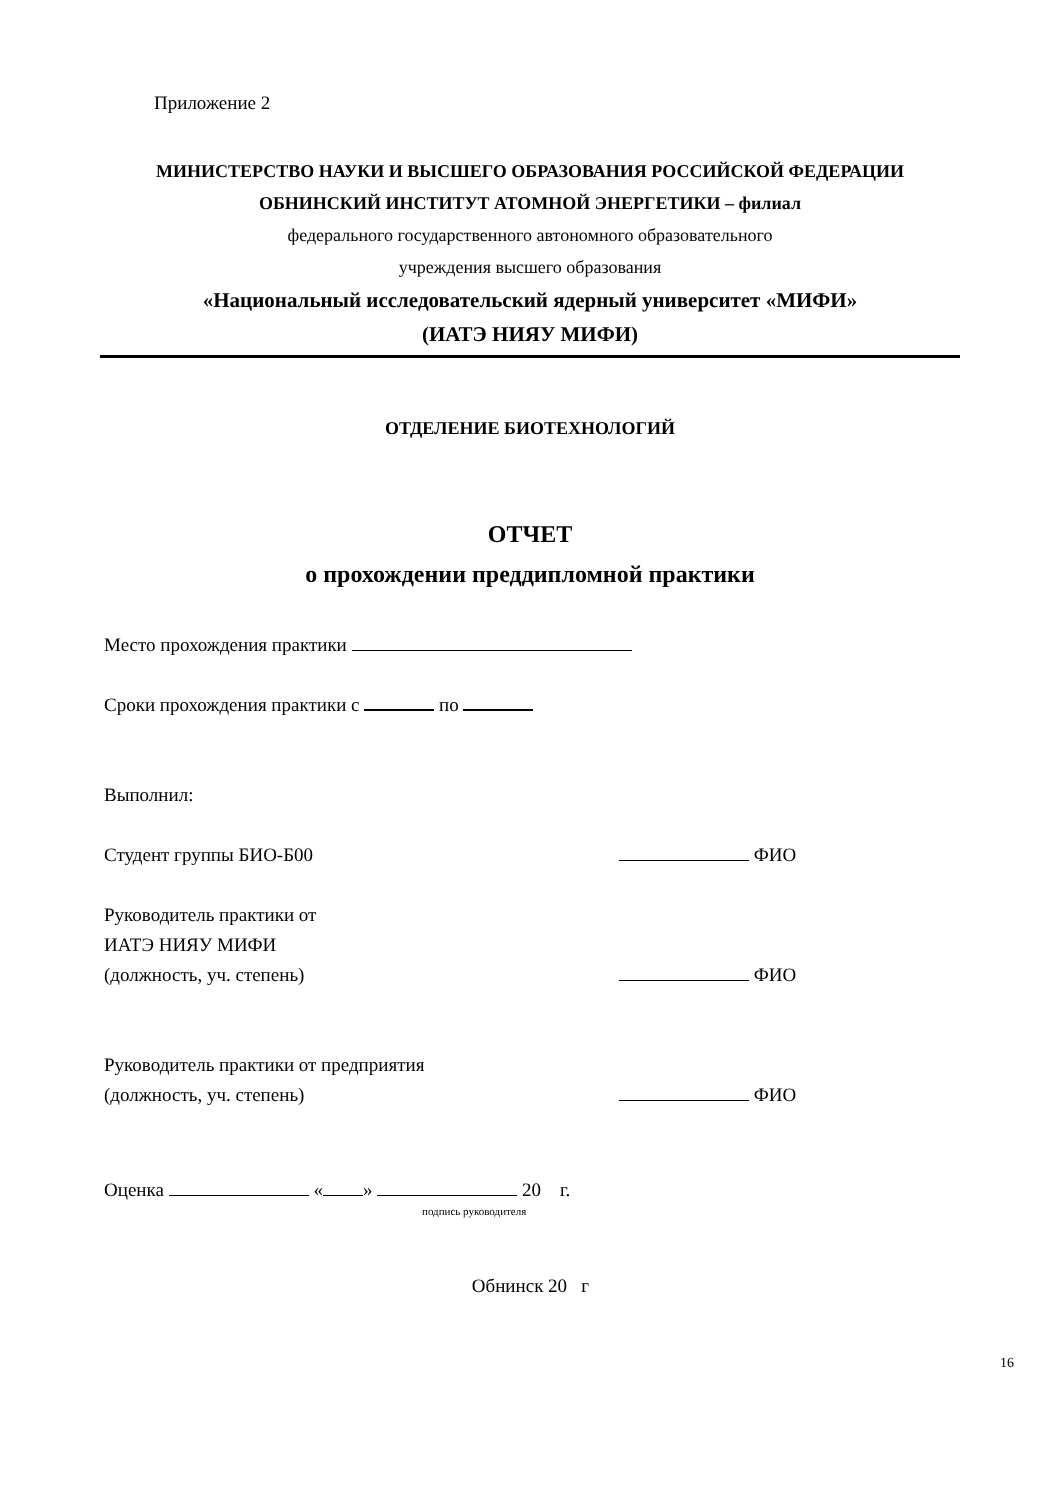Приложение 2
МИНИСТЕРСТВО НАУКИ И ВЫСШЕГО ОБРАЗОВАНИЯ РОССИЙСКОЙ ФЕДЕРАЦИИ
ОБНИНСКИЙ ИНСТИТУТ АТОМНОЙ ЭНЕРГЕТИКИ – филиал
федерального государственного автономного образовательного
учреждения высшего образования
«Национальный исследовательский ядерный университет «МИФИ»
(ИАТЭ НИЯУ МИФИ)
ОТДЕЛЕНИЕ БИОТЕХНОЛОГИЙ
ОТЧЕТ
о прохождении преддипломной практики
Место прохождения практики
Сроки прохождения практики с по
Выполнил:
Студент группы БИО-Б00 ФИО
Руководитель практики от
ИАТЭ НИЯУ МИФИ
(должность, уч. степень) ФИО
Руководитель практики от предприятия
(должность, уч. степень) ФИО
Оценка « » 20 г.
подпись руководителя
Обнинск 20 г
16